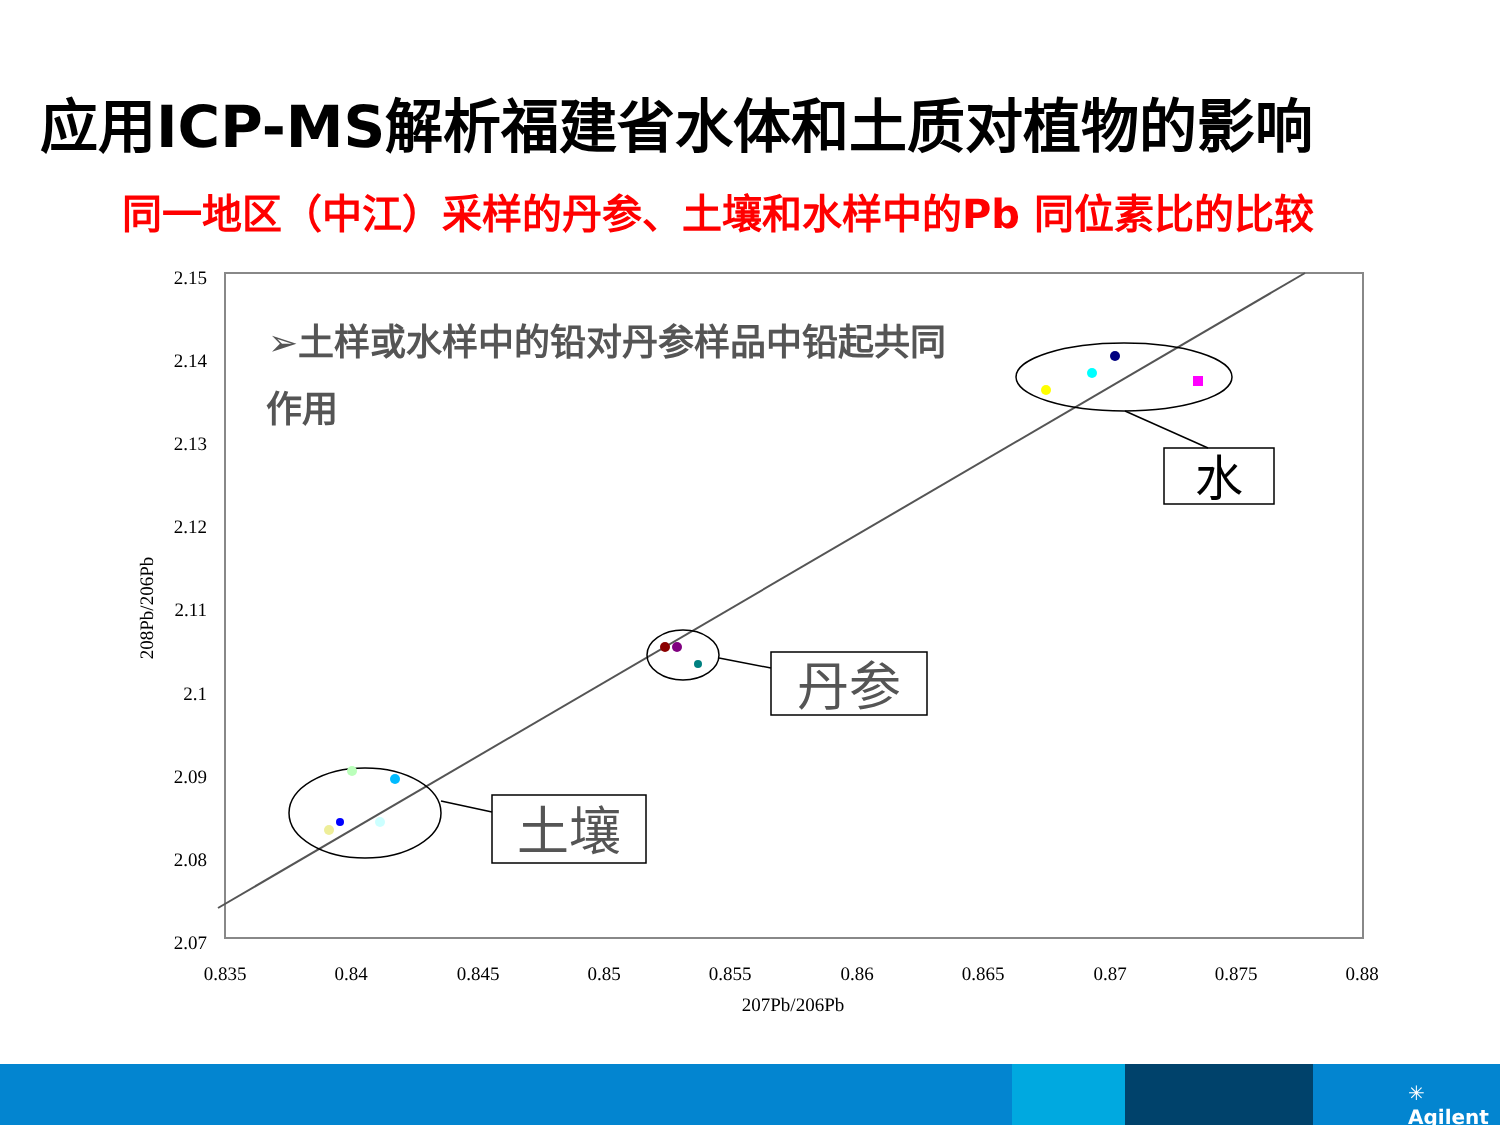应用ICP-MS解析福建省水体和土质对植物的影响
同一地区（中江）采样的丹参、土壤和水样中的Pb 同位素比的比较
2.15
2.14
2.13
2.12
2.11
2.1
2.09
2.08
2.07
0.835
0.84
0.845
0.85
0.855
0.86
0.865
0.87
0.875
0.88
207Pb/206Pb
208Pb/206Pb
➢土样或水样中的铅对丹参样品中铅起共同
作用
水
丹参
土壤
✳ Agilent